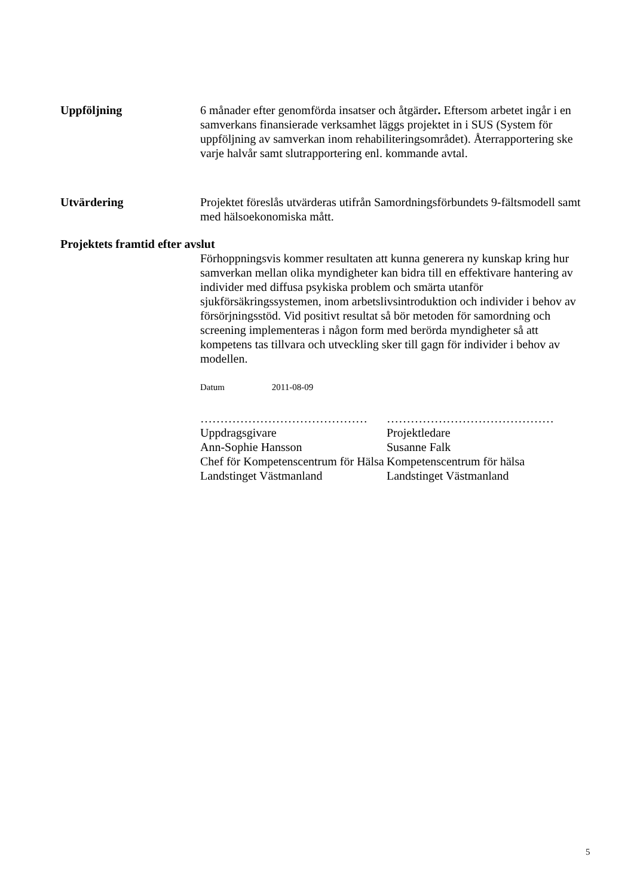Uppföljning 6 månader efter genomförda insatser och åtgärder. Eftersom arbetet ingår i en samverkans finansierade verksamhet läggs projektet in i SUS (System för uppföljning av samverkan inom rehabiliteringsområdet). Återrapportering ske varje halvår samt slutrapportering enl. kommande avtal.
Utvärdering Projektet föreslås utvärderas utifrån Samordningsförbundets 9-fältsmodell samt med hälsoekonomiska mått.
Projektets framtid efter avslut
Förhoppningsvis kommer resultaten att kunna generera ny kunskap kring hur samverkan mellan olika myndigheter kan bidra till en effektivare hantering av individer med diffusa psykiska problem och smärta utanför sjukförsäkringssystemen, inom arbetslivsintroduktion och individer i behov av försörjningsstöd. Vid positivt resultat så bör metoden för samordning och screening implementeras i någon form med berörda myndigheter så att kompetens tas tillvara och utveckling sker till gagn för individer i behov av modellen.
Datum 2011-08-09
……………………………………
Uppdragsgivare
Ann-Sophie Hansson
Chef för Kompetenscentrum för Hälsa
Landstinget Västmanland
……………………………………
Projektledare
Susanne Falk
Kompetenscentrum för hälsa
Landstinget Västmanland
5